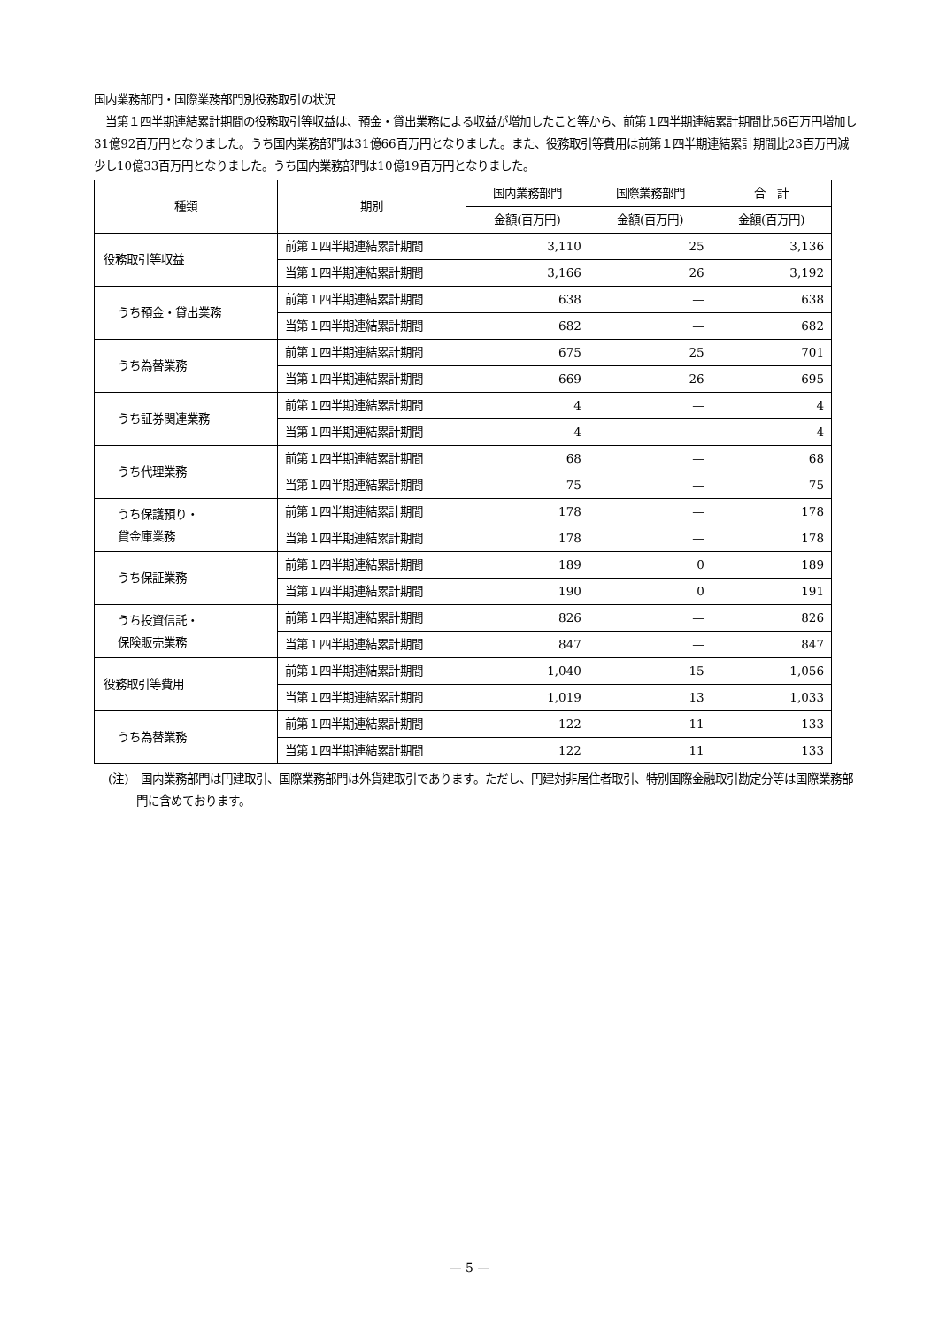国内業務部門・国際業務部門別役務取引の状況
　当第１四半期連結累計期間の役務取引等収益は、預金・貸出業務による収益が増加したこと等から、前第１四半期連結累計期間比56百万円増加し31億92百万円となりました。うち国内業務部門は31億66百万円となりました。また、役務取引等費用は前第１四半期連結累計期間比23百万円減少し10億33百万円となりました。うち国内業務部門は10億19百万円となりました。
| 種類 | 期別 | 国内業務部門 | 国際業務部門 | 合 計 |
| --- | --- | --- | --- | --- |
| | | 金額(百万円) | 金額(百万円) | 金額(百万円) |
| 役務取引等収益 | 前第１四半期連結累計期間 | 3,110 | 25 | 3,136 |
| | 当第１四半期連結累計期間 | 3,166 | 26 | 3,192 |
| うち預金・貸出業務 | 前第１四半期連結累計期間 | 638 | — | 638 |
| | 当第１四半期連結累計期間 | 682 | — | 682 |
| うち為替業務 | 前第１四半期連結累計期間 | 675 | 25 | 701 |
| | 当第１四半期連結累計期間 | 669 | 26 | 695 |
| うち証券関連業務 | 前第１四半期連結累計期間 | 4 | — | 4 |
| | 当第１四半期連結累計期間 | 4 | — | 4 |
| うち代理業務 | 前第１四半期連結累計期間 | 68 | — | 68 |
| | 当第１四半期連結累計期間 | 75 | — | 75 |
| うち保護預り・ 貸金庫業務 | 前第１四半期連結累計期間 | 178 | — | 178 |
| | 当第１四半期連結累計期間 | 178 | — | 178 |
| うち保証業務 | 前第１四半期連結累計期間 | 189 | 0 | 189 |
| | 当第１四半期連結累計期間 | 190 | 0 | 191 |
| うち投資信託・ 保険販売業務 | 前第１四半期連結累計期間 | 826 | — | 826 |
| | 当第１四半期連結累計期間 | 847 | — | 847 |
| 役務取引等費用 | 前第１四半期連結累計期間 | 1,040 | 15 | 1,056 |
| | 当第１四半期連結累計期間 | 1,019 | 13 | 1,033 |
| うち為替業務 | 前第１四半期連結累計期間 | 122 | 11 | 133 |
| | 当第１四半期連結累計期間 | 122 | 11 | 133 |
(注)　国内業務部門は円建取引、国際業務部門は外貨建取引であります。ただし、円建対非居住者取引、特別国際金融取引勘定分等は国際業務部門に含めております。
— 5 —